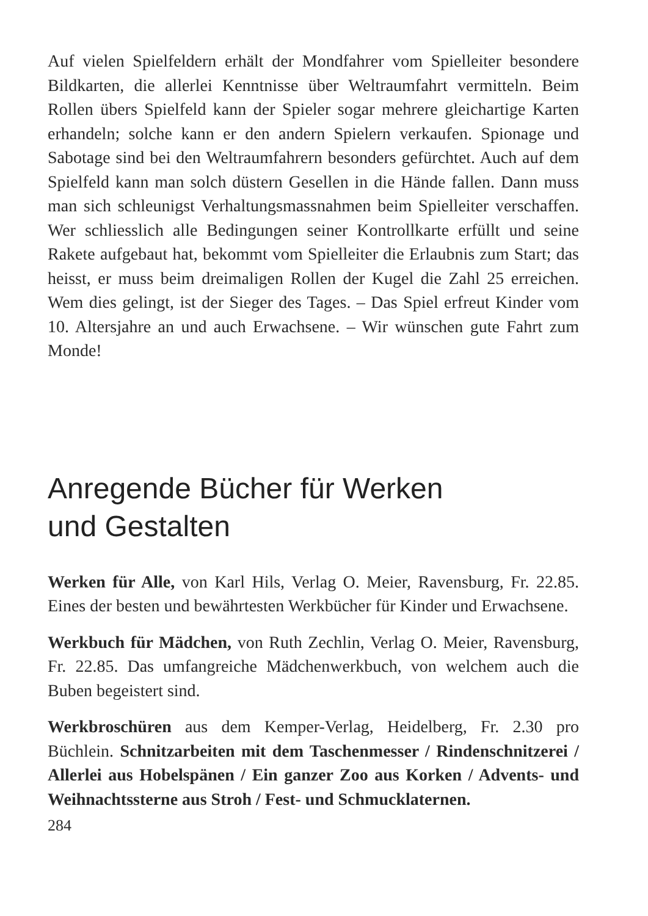Auf vielen Spielfeldern erhält der Mondfahrer vom Spielleiter besondere Bildkarten, die allerlei Kenntnisse über Weltraumfahrt vermitteln. Beim Rollen übers Spielfeld kann der Spieler sogar mehrere gleichartige Karten erhandeln; solche kann er den andern Spielern verkaufen. Spionage und Sabotage sind bei den Weltraumfahrern besonders gefürchtet. Auch auf dem Spielfeld kann man solch düstern Gesellen in die Hände fallen. Dann muss man sich schleunigst Verhaltungsmassnahmen beim Spielleiter verschaffen. Wer schliesslich alle Bedingungen seiner Kontrollkarte erfüllt und seine Rakete aufgebaut hat, bekommt vom Spielleiter die Erlaubnis zum Start; das heisst, er muss beim dreimaligen Rollen der Kugel die Zahl 25 erreichen. Wem dies gelingt, ist der Sieger des Tages. – Das Spiel erfreut Kinder vom 10. Altersjahre an und auch Erwachsene. – Wir wünschen gute Fahrt zum Monde!
Anregende Bücher für Werken
und Gestalten
Werken für Alle, von Karl Hils, Verlag O. Meier, Ravensburg, Fr. 22.85. Eines der besten und bewährtesten Werkbücher für Kinder und Erwachsene.
Werkbuch für Mädchen, von Ruth Zechlin, Verlag O. Meier, Ravensburg, Fr. 22.85. Das umfangreiche Mädchenwerkbuch, von welchem auch die Buben begeistert sind.
Werkbroschüren aus dem Kemper-Verlag, Heidelberg, Fr. 2.30 pro Büchlein. Schnitzarbeiten mit dem Taschenmesser / Rindenschnitzerei / Allerlei aus Hobelspänen / Ein ganzer Zoo aus Korken / Advents- und Weihnachtssterne aus Stroh / Fest- und Schmucklaternen.
284